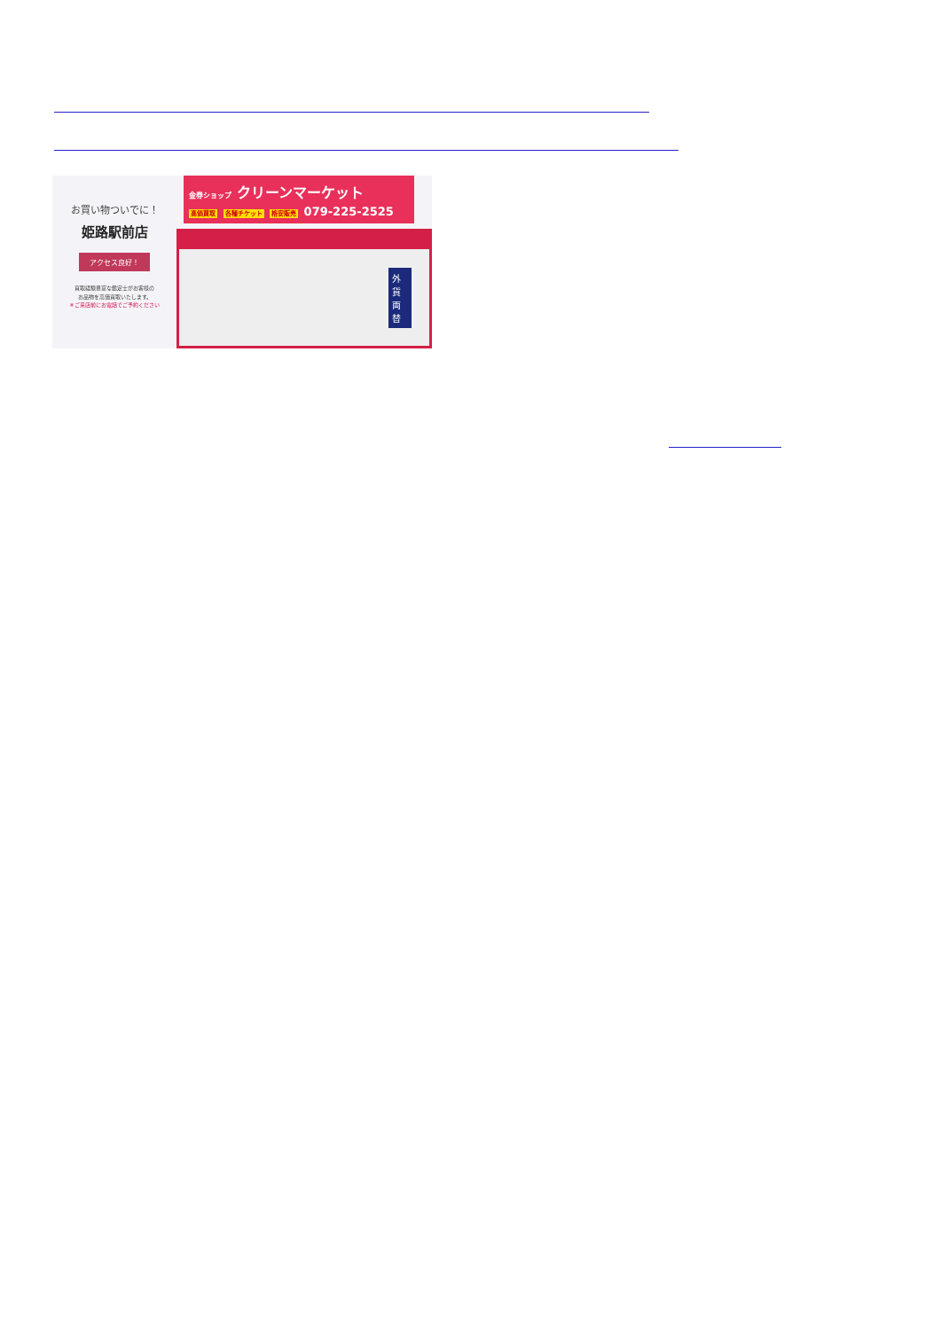お買い物ついでに！
姫路駅前店
アクセス良好！
買取経験豊富な鑑定士がお客様の
お品物を高価買取いたします。
※ご来店前にお電話でご予約ください
金券ショップ クリーンマーケット
高価買取 各種チケット 格安販売 079-225-2525
外貨両替